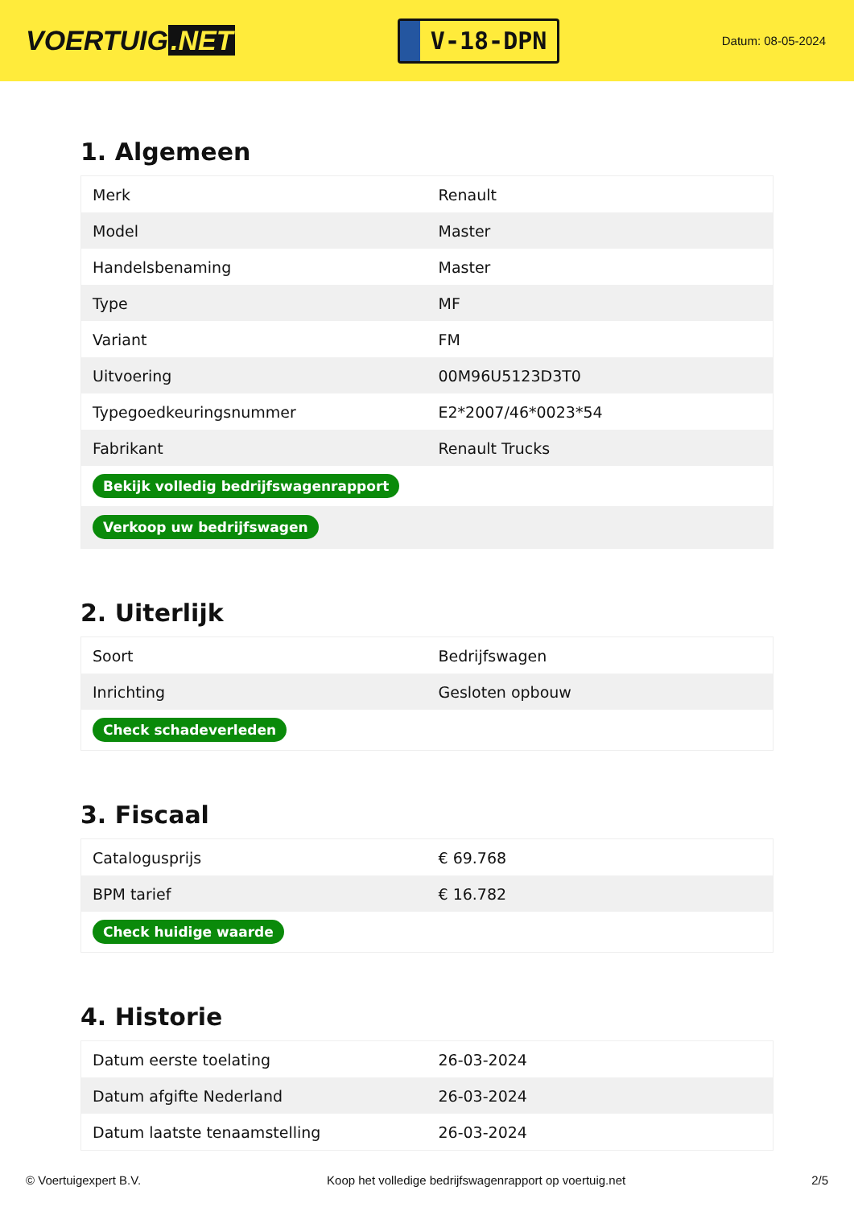VOERTUIG.NET
V-18-DPN
Datum: 08-05-2024
1. Algemeen
| Merk | Renault |
| Model | Master |
| Handelsbenaming | Master |
| Type | MF |
| Variant | FM |
| Uitvoering | 00M96U5123D3T0 |
| Typegoedkeuringsnummer | E2*2007/46*0023*54 |
| Fabrikant | Renault Trucks |
| Bekijk volledig bedrijfswagenrapport | |
| Verkoop uw bedrijfswagen | |
2. Uiterlijk
| Soort | Bedrijfswagen |
| Inrichting | Gesloten opbouw |
| Check schadeverleden | |
3. Fiscaal
| Catalogusprijs | € 69.768 |
| BPM tarief | € 16.782 |
| Check huidige waarde | |
4. Historie
| Datum eerste toelating | 26-03-2024 |
| Datum afgifte Nederland | 26-03-2024 |
| Datum laatste tenaamstelling | 26-03-2024 |
© Voertuigexpert B.V. Koop het volledige bedrijfswagenrapport op voertuig.net 2/5